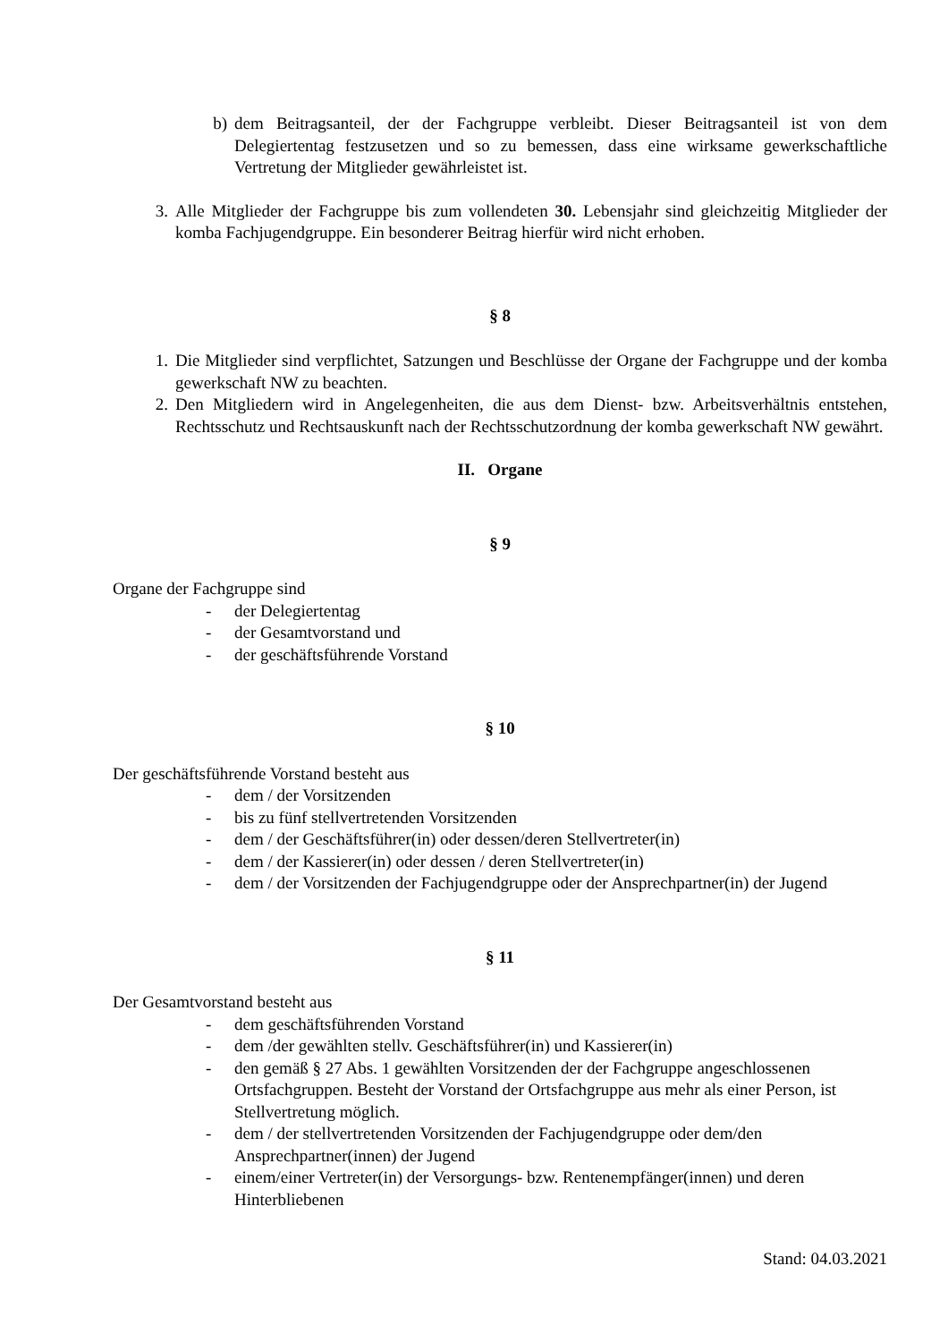b) dem Beitragsanteil, der der Fachgruppe verbleibt. Dieser Beitragsanteil ist von dem Delegiertentag festzusetzen und so zu bemessen, dass eine wirksame gewerkschaftliche Vertretung der Mitglieder gewährleistet ist.
3. Alle Mitglieder der Fachgruppe bis zum vollendeten 30. Lebensjahr sind gleichzeitig Mitglieder der komba Fachjugendgruppe. Ein besonderer Beitrag hierfür wird nicht erhoben.
§ 8
1. Die Mitglieder sind verpflichtet, Satzungen und Beschlüsse der Organe der Fachgruppe und der komba gewerkschaft NW zu beachten.
2. Den Mitgliedern wird in Angelegenheiten, die aus dem Dienst- bzw. Arbeitsverhältnis entstehen, Rechtsschutz und Rechtsauskunft nach der Rechtsschutzordnung der komba gewerkschaft NW gewährt.
II. Organe
§ 9
Organe der Fachgruppe sind
- der Delegiertentag
- der Gesamtvorstand und
- der geschäftsführende Vorstand
§ 10
Der geschäftsführende Vorstand besteht aus
- dem / der Vorsitzenden
- bis zu fünf stellvertretenden Vorsitzenden
- dem / der Geschäftsführer(in) oder dessen/deren Stellvertreter(in)
- dem / der Kassierer(in) oder dessen / deren Stellvertreter(in)
- dem / der Vorsitzenden der Fachjugendgruppe oder der Ansprechpartner(in) der Jugend
§ 11
Der Gesamtvorstand besteht aus
- dem geschäftsführenden Vorstand
- dem /der gewählten stellv. Geschäftsführer(in) und Kassierer(in)
- den gemäß § 27 Abs. 1 gewählten Vorsitzenden der der Fachgruppe angeschlossenen Ortsfachgruppen. Besteht der Vorstand der Ortsfachgruppe aus mehr als einer Person, ist Stellvertretung möglich.
- dem / der stellvertretenden Vorsitzenden der Fachjugendgruppe oder dem/den Ansprechpartner(innen) der Jugend
- einem/einer Vertreter(in) der Versorgungs- bzw. Rentenempfänger(innen) und deren Hinterbliebenen
Stand: 04.03.2021